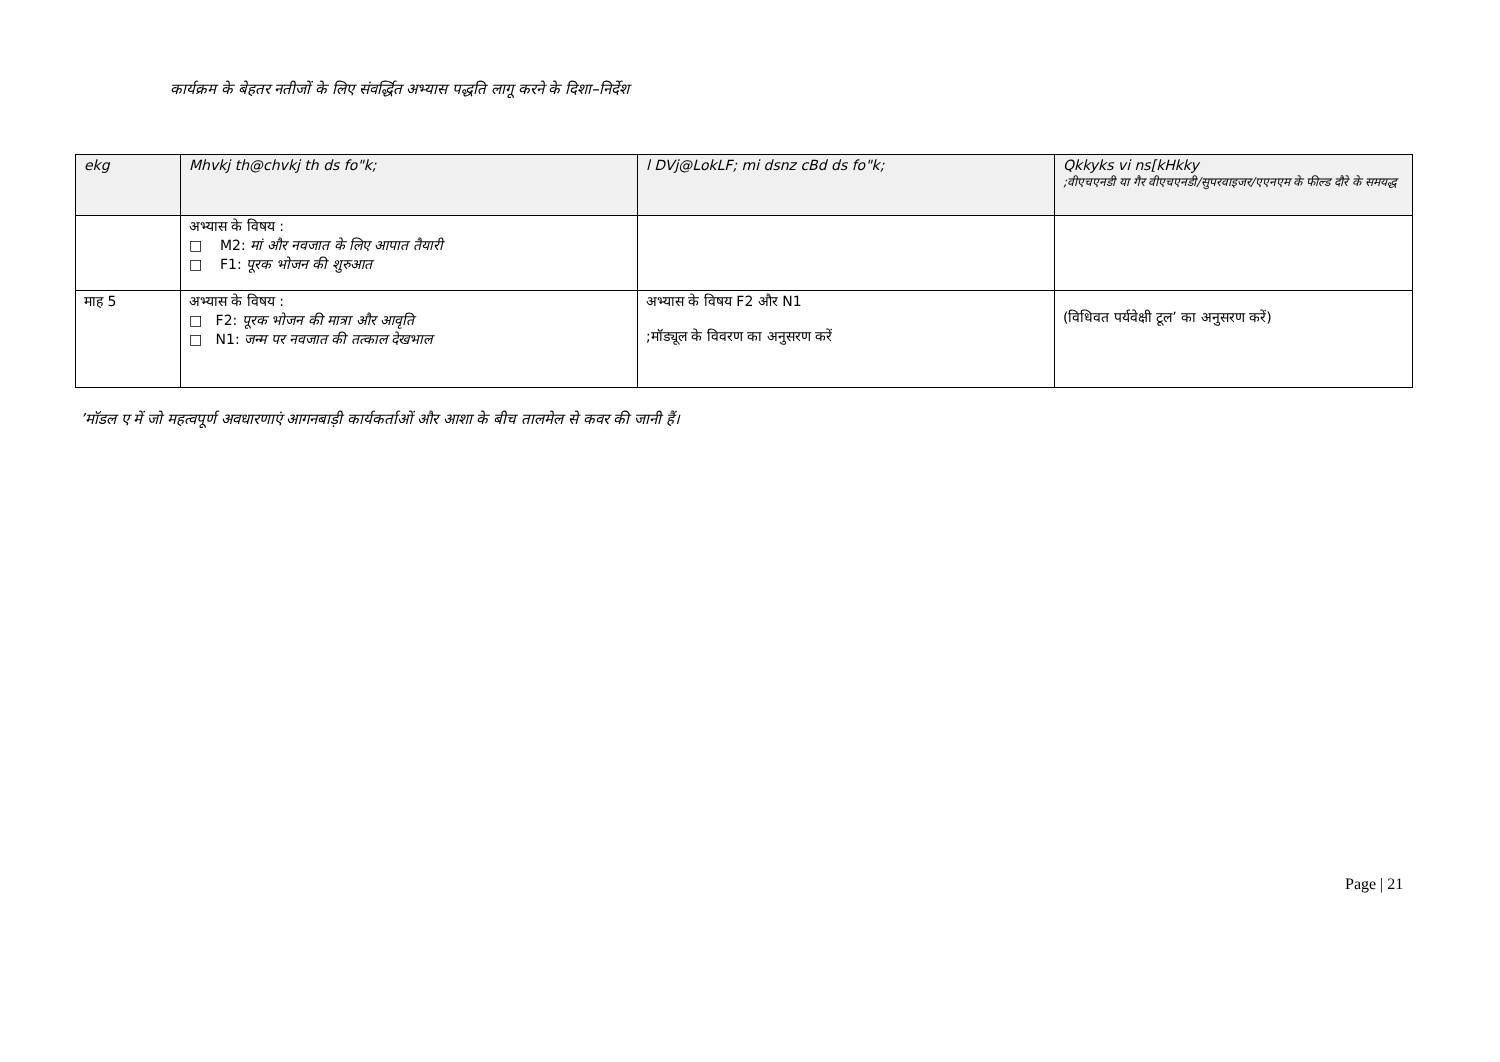कार्यक्रम के बेहतर नतीजों के लिए संवर्द्धित अभ्यास पद्धति लागू करने के दिशा–निर्देश
| ekg | Mhvkj th@chvkj th ds fo"k; | l DVj@LokLF; mi dsnz cBd ds fo"k; | Qkkyks vi ns[kHkky ;वीएचएनडी या गैर वीएचएनडी/सुपरवाइजर/एएनएम के फील्ड दौरे के समयद्ध |
| --- | --- | --- | --- |
| | अभ्यास के विषय : □ M2: मां और नवजात के लिए आपात तैयारी □ F1: पूरक भोजन की शुरुआत | | |
| माह 5 | अभ्यास के विषय : □ F2: पूरक भोजन की मात्रा और आवृति □ N1: जन्म पर नवजात की तत्काल देखभाल | अभ्यास के विषय F2 और N1 ;मॉड्यूल के विवरण का अनुसरण करें | (विधिवत पर्यवेक्षी टूल’ का अनुसरण करें) |
’मॉडल ए में जो महत्वपूर्ण अवधारणाएं आगनबाड़ी कार्यकर्ताओं और आशा के बीच तालमेल से कवर की जानी हैं।
Page | 21